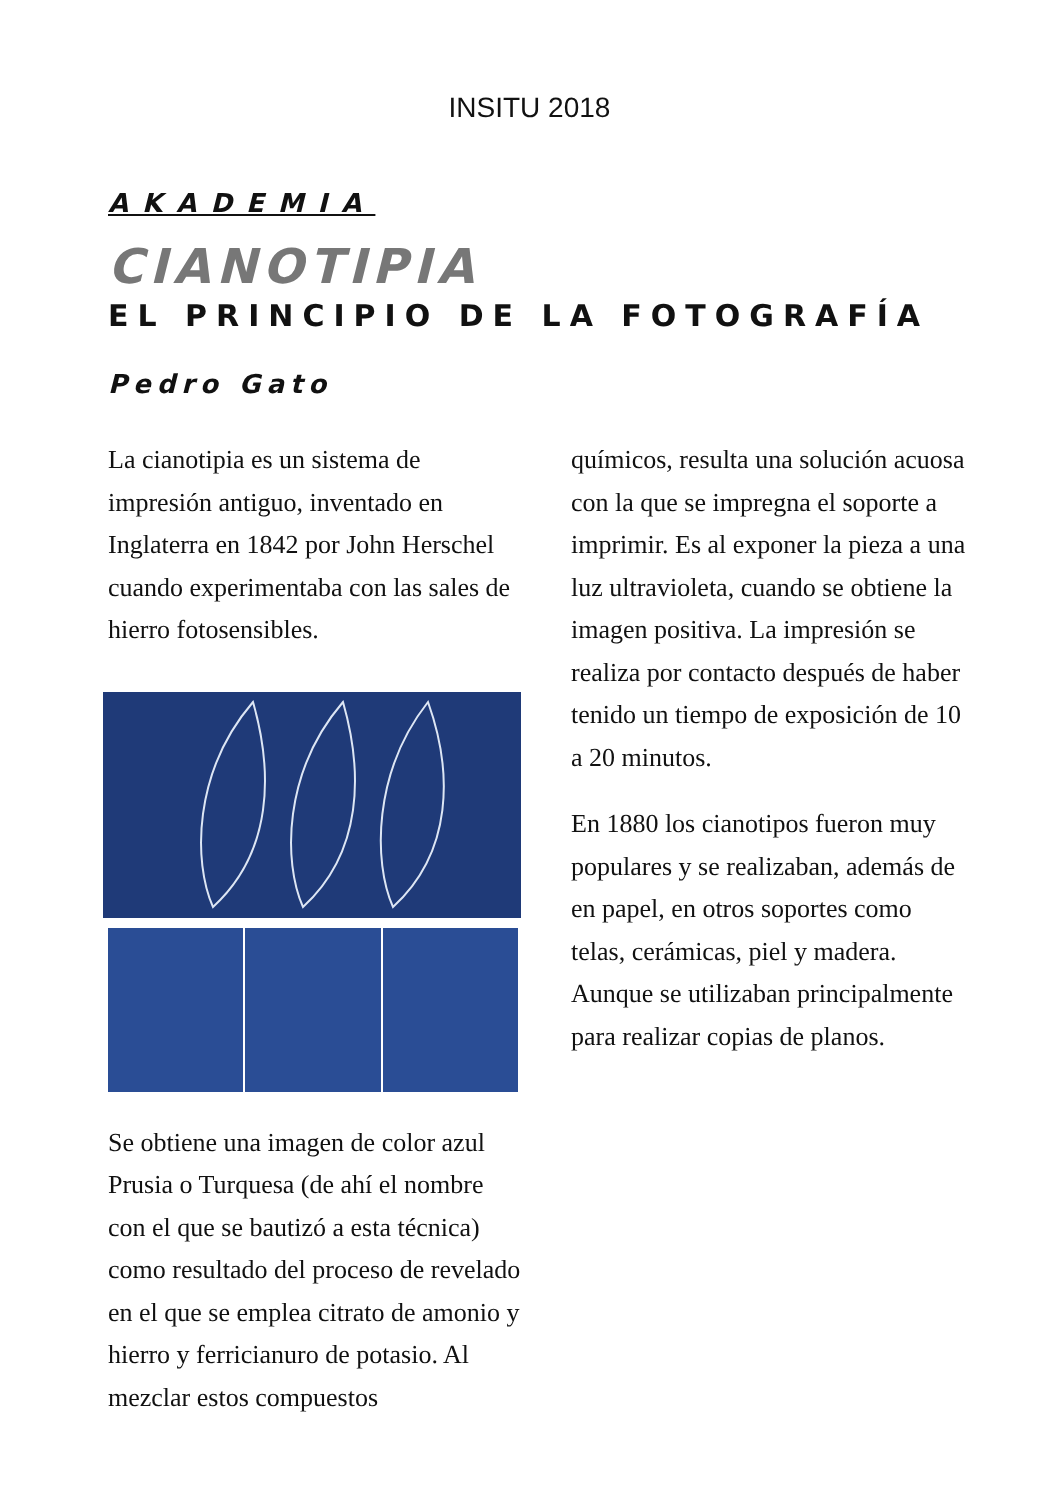INSITU 2018
AKADEMIA
CIANOTIPIA
EL PRINCIPIO DE LA FOTOGRAFÍA
Pedro Gato
La cianotipia es un sistema de impresión antiguo, inventado en Inglaterra en 1842 por John Herschel cuando experimentaba con las sales de hierro fotosensibles.
Se obtiene una imagen de color azul Prusia o Turquesa (de ahí el nombre con el que se bautizó a esta técnica) como resultado del proceso de revelado en el que se emplea citrato de amonio y hierro y ferricianuro de potasio. Al mezclar estos compuestos
químicos, resulta una solución acuosa con la que se impregna el soporte a imprimir. Es al exponer la pieza a una luz ultravioleta, cuando se obtiene la imagen positiva. La impresión se realiza por contacto después de haber tenido un tiempo de exposición de 10 a 20 minutos.
En 1880 los cianotipos fueron muy populares y se realizaban, además de en papel, en otros soportes como telas, cerámicas, piel y madera. Aunque se utilizaban principalmente para realizar copias de planos.